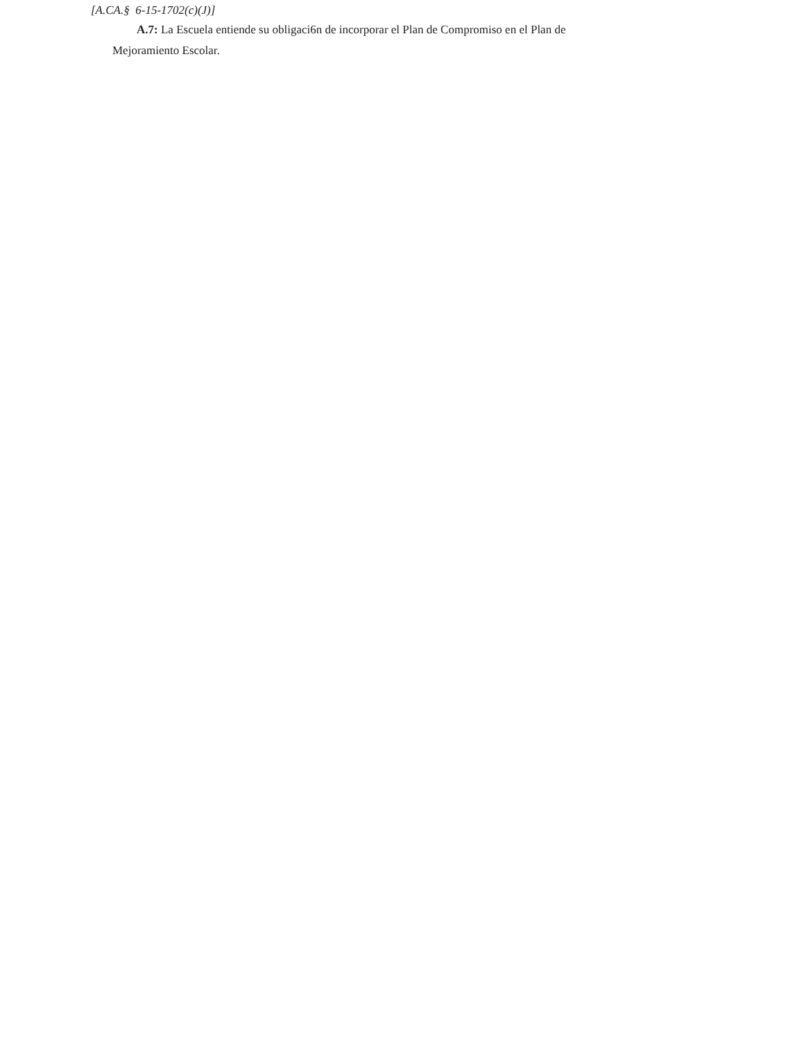[A.CA.§ 6-15-1702(c)(J)]
A.7: La Escuela entiende su obligaci6n de incorporar el Plan de Compromiso en el Plan de Mejoramiento Escolar.